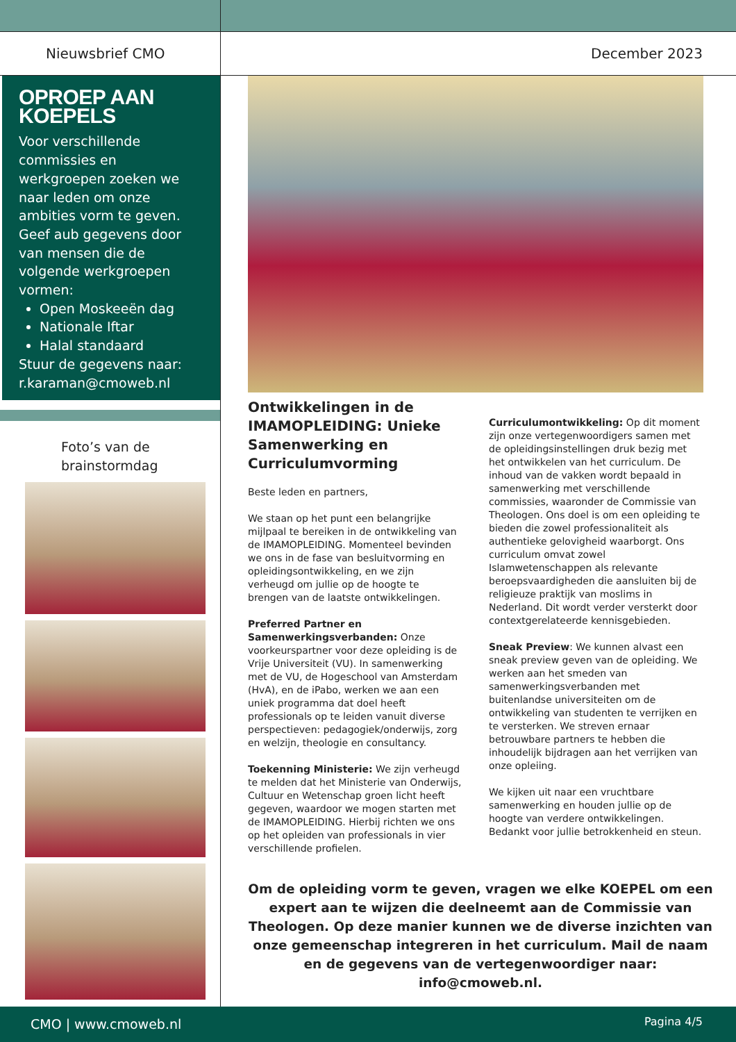Nieuwsbrief CMO
OPROEP AAN KOEPELS
Voor verschillende commissies en werkgroepen zoeken we naar leden om onze ambities vorm te geven. Geef aub gegevens door van mensen die de volgende werkgroepen vormen:
Open Moskeeën dag
Nationale Iftar
Halal standaard
Stuur de gegevens naar: r.karaman@cmoweb.nl
Foto’s van de brainstormdag
December 2023
Ontwikkelingen in de IMAMOPLEIDING: Unieke Samenwerking en Curriculumvorming
Beste leden en partners,
We staan op het punt een belangrijke mijlpaal te bereiken in de ontwikkeling van de IMAMOPLEIDING. Momenteel bevinden we ons in de fase van besluitvorming en opleidingsontwikkeling, en we zijn verheugd om jullie op de hoogte te brengen van de laatste ontwikkelingen.
Preferred Partner en Samenwerkingsverbanden: Onze voorkeurspartner voor deze opleiding is de Vrije Universiteit (VU). In samenwerking met de VU, de Hogeschool van Amsterdam (HvA), en de iPabo, werken we aan een uniek programma dat doel heeft professionals op te leiden vanuit diverse perspectieven: pedagogiek/onderwijs, zorg en welzijn, theologie en consultancy.
Toekenning Ministerie: We zijn verheugd te melden dat het Ministerie van Onderwijs, Cultuur en Wetenschap groen licht heeft gegeven, waardoor we mogen starten met de IMAMOPLEIDING. Hierbij richten we ons op het opleiden van professionals in vier verschillende profielen.
Curriculumontwikkeling: Op dit moment zijn onze vertegenwoordigers samen met de opleidingsinstellingen druk bezig met het ontwikkelen van het curriculum. De inhoud van de vakken wordt bepaald in samenwerking met verschillende commissies, waaronder de Commissie van Theologen. Ons doel is om een opleiding te bieden die zowel professionaliteit als authentieke gelovigheid waarborgt. Ons curriculum omvat zowel Islamwetenschappen als relevante beroepsvaardigheden die aansluiten bij de religieuze praktijk van moslims in Nederland. Dit wordt verder versterkt door contextgerelateerde kennisgebieden.
Sneak Preview: We kunnen alvast een sneak preview geven van de opleiding. We werken aan het smeden van samenwerkingsverbanden met buitenlandse universiteiten om de ontwikkeling van studenten te verrijken en te versterken. We streven ernaar betrouwbare partners te hebben die inhoudelijk bijdragen aan het verrijken van onze opleiing.
We kijken uit naar een vruchtbare samenwerking en houden jullie op de hoogte van verdere ontwikkelingen. Bedankt voor jullie betrokkenheid en steun.
Om de opleiding vorm te geven, vragen we elke KOEPEL om een expert aan te wijzen die deelneemt aan de Commissie van Theologen. Op deze manier kunnen we de diverse inzichten van onze gemeenschap integreren in het curriculum. Mail de naam en de gegevens van de vertegenwoordiger naar: info@cmoweb.nl.
CMO | www.cmoweb.nl
Pagina 4/5